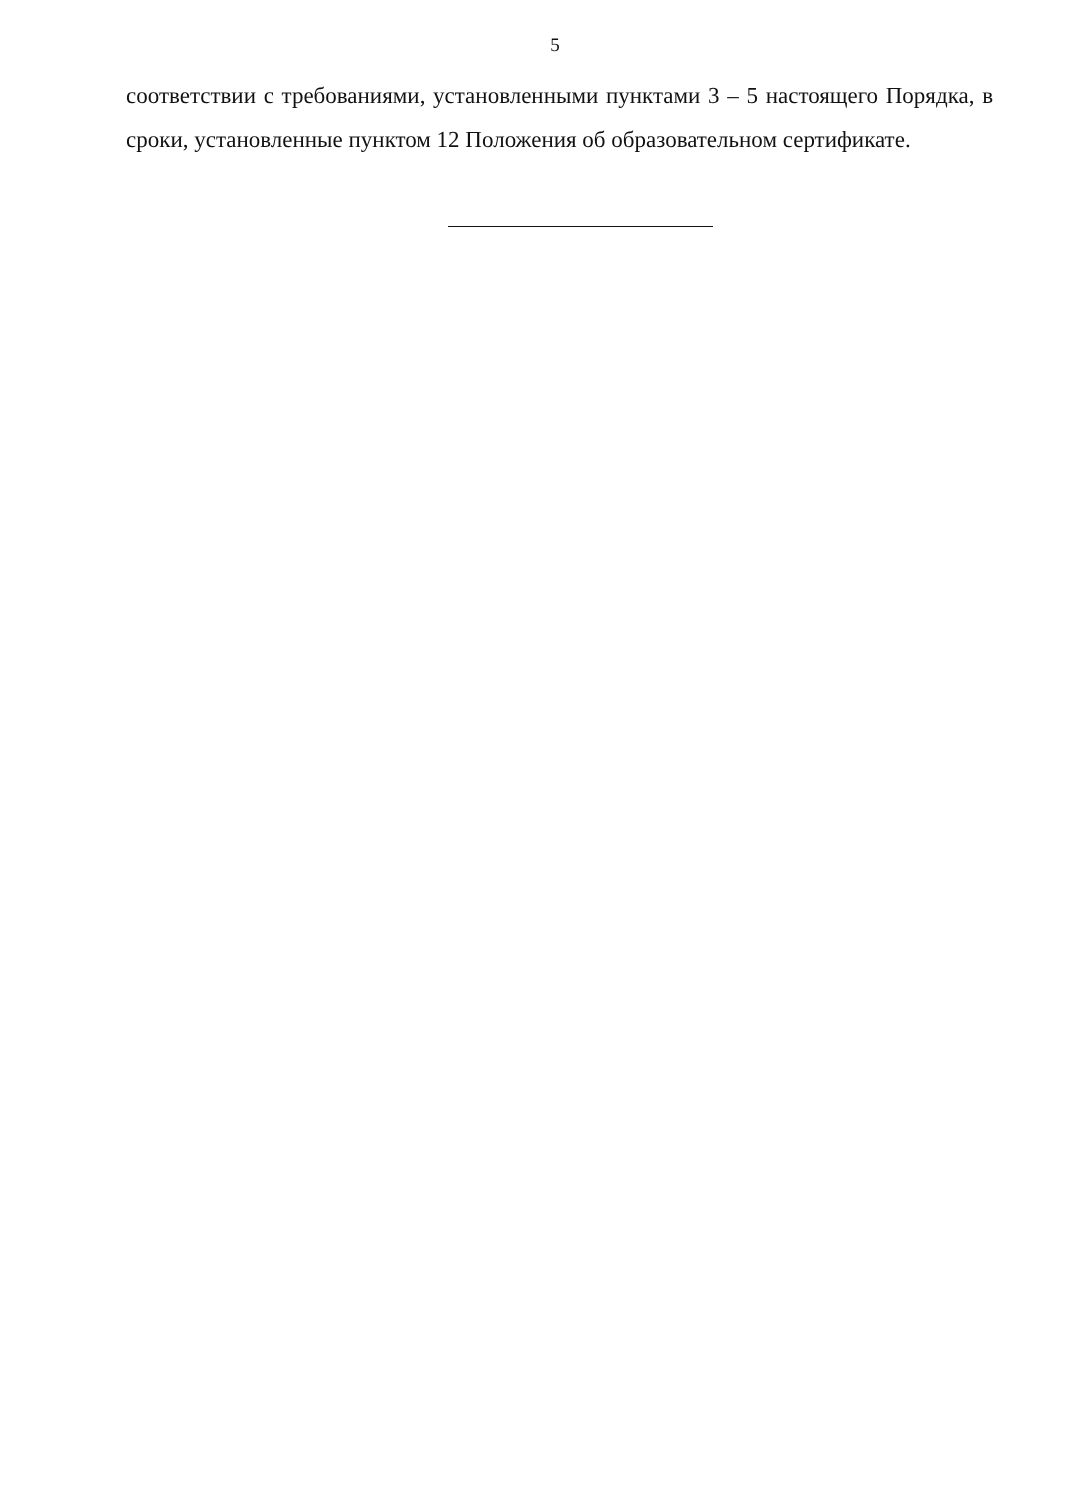5
соответствии с требованиями, установленными пунктами 3 – 5 настоящего Порядка, в сроки, установленные пунктом 12 Положения об образовательном сертификате.